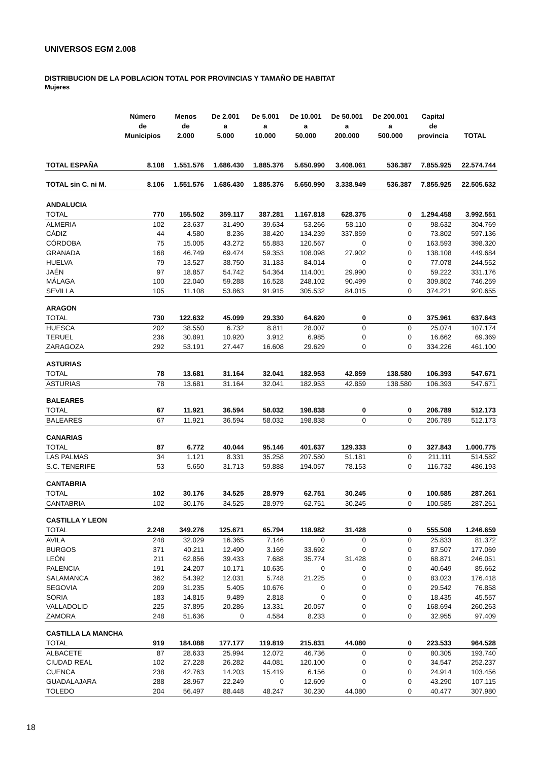UNIVERSOS EGM 2.008
DISTRIBUCION DE LA POBLACION TOTAL POR PROVINCIAS Y TAMAÑO DE HABITAT
Mujeres
| | Número de Municipios | Menos de 2.000 | De 2.001 a 5.000 | De 5.001 a 10.000 | De 10.001 a 50.000 | De 50.001 a 200.000 | De 200.001 a 500.000 | Capital de provincia | TOTAL |
| --- | --- | --- | --- | --- | --- | --- | --- | --- | --- |
| TOTAL ESPAÑA | 8.108 | 1.551.576 | 1.686.430 | 1.885.376 | 5.650.990 | 3.408.061 | 536.387 | 7.855.925 | 22.574.744 |
| TOTAL sin C. ni M. | 8.106 | 1.551.576 | 1.686.430 | 1.885.376 | 5.650.990 | 3.338.949 | 536.387 | 7.855.925 | 22.505.632 |
| ANDALUCIA | | | | | | | | | |
| TOTAL | 770 | 155.502 | 359.117 | 387.281 | 1.167.818 | 628.375 | 0 | 1.294.458 | 3.992.551 |
| ALMERIA | 102 | 23.637 | 31.490 | 39.634 | 53.266 | 58.110 | 0 | 98.632 | 304.769 |
| CÁDIZ | 44 | 4.580 | 8.236 | 38.420 | 134.239 | 337.859 | 0 | 73.802 | 597.136 |
| CÓRDOBA | 75 | 15.005 | 43.272 | 55.883 | 120.567 | 0 | 0 | 163.593 | 398.320 |
| GRANADA | 168 | 46.749 | 69.474 | 59.353 | 108.098 | 27.902 | 0 | 138.108 | 449.684 |
| HUELVA | 79 | 13.527 | 38.750 | 31.183 | 84.014 | 0 | 0 | 77.078 | 244.552 |
| JAÉN | 97 | 18.857 | 54.742 | 54.364 | 114.001 | 29.990 | 0 | 59.222 | 331.176 |
| MÁLAGA | 100 | 22.040 | 59.288 | 16.528 | 248.102 | 90.499 | 0 | 309.802 | 746.259 |
| SEVILLA | 105 | 11.108 | 53.863 | 91.915 | 305.532 | 84.015 | 0 | 374.221 | 920.655 |
| ARAGON | | | | | | | | | |
| TOTAL | 730 | 122.632 | 45.099 | 29.330 | 64.620 | 0 | 0 | 375.961 | 637.643 |
| HUESCA | 202 | 38.550 | 6.732 | 8.811 | 28.007 | 0 | 0 | 25.074 | 107.174 |
| TERUEL | 236 | 30.891 | 10.920 | 3.912 | 6.985 | 0 | 0 | 16.662 | 69.369 |
| ZARAGOZA | 292 | 53.191 | 27.447 | 16.608 | 29.629 | 0 | 0 | 334.226 | 461.100 |
| ASTURIAS | | | | | | | | | |
| TOTAL | 78 | 13.681 | 31.164 | 32.041 | 182.953 | 42.859 | 138.580 | 106.393 | 547.671 |
| ASTURIAS | 78 | 13.681 | 31.164 | 32.041 | 182.953 | 42.859 | 138.580 | 106.393 | 547.671 |
| BALEARES | | | | | | | | | |
| TOTAL | 67 | 11.921 | 36.594 | 58.032 | 198.838 | 0 | 0 | 206.789 | 512.173 |
| BALEARES | 67 | 11.921 | 36.594 | 58.032 | 198.838 | 0 | 0 | 206.789 | 512.173 |
| CANARIAS | | | | | | | | | |
| TOTAL | 87 | 6.772 | 40.044 | 95.146 | 401.637 | 129.333 | 0 | 327.843 | 1.000.775 |
| LAS PALMAS | 34 | 1.121 | 8.331 | 35.258 | 207.580 | 51.181 | 0 | 211.111 | 514.582 |
| S.C. TENERIFE | 53 | 5.650 | 31.713 | 59.888 | 194.057 | 78.153 | 0 | 116.732 | 486.193 |
| CANTABRIA | | | | | | | | | |
| TOTAL | 102 | 30.176 | 34.525 | 28.979 | 62.751 | 30.245 | 0 | 100.585 | 287.261 |
| CANTABRIA | 102 | 30.176 | 34.525 | 28.979 | 62.751 | 30.245 | 0 | 100.585 | 287.261 |
| CASTILLA Y LEON | | | | | | | | | |
| TOTAL | 2.248 | 349.276 | 125.671 | 65.794 | 118.982 | 31.428 | 0 | 555.508 | 1.246.659 |
| AVILA | 248 | 32.029 | 16.365 | 7.146 | 0 | 0 | 0 | 25.833 | 81.372 |
| BURGOS | 371 | 40.211 | 12.490 | 3.169 | 33.692 | 0 | 0 | 87.507 | 177.069 |
| LEÓN | 211 | 62.856 | 39.433 | 7.688 | 35.774 | 31.428 | 0 | 68.871 | 246.051 |
| PALENCIA | 191 | 24.207 | 10.171 | 10.635 | 0 | 0 | 0 | 40.649 | 85.662 |
| SALAMANCA | 362 | 54.392 | 12.031 | 5.748 | 21.225 | 0 | 0 | 83.023 | 176.418 |
| SEGOVIA | 209 | 31.235 | 5.405 | 10.676 | 0 | 0 | 0 | 29.542 | 76.858 |
| SORIA | 183 | 14.815 | 9.489 | 2.818 | 0 | 0 | 0 | 18.435 | 45.557 |
| VALLADOLID | 225 | 37.895 | 20.286 | 13.331 | 20.057 | 0 | 0 | 168.694 | 260.263 |
| ZAMORA | 248 | 51.636 | 0 | 4.584 | 8.233 | 0 | 0 | 32.955 | 97.409 |
| CASTILLA LA MANCHA | | | | | | | | | |
| TOTAL | 919 | 184.088 | 177.177 | 119.819 | 215.831 | 44.080 | 0 | 223.533 | 964.528 |
| ALBACETE | 87 | 28.633 | 25.994 | 12.072 | 46.736 | 0 | 0 | 80.305 | 193.740 |
| CIUDAD REAL | 102 | 27.228 | 26.282 | 44.081 | 120.100 | 0 | 0 | 34.547 | 252.237 |
| CUENCA | 238 | 42.763 | 14.203 | 15.419 | 6.156 | 0 | 0 | 24.914 | 103.456 |
| GUADALAJARA | 288 | 28.967 | 22.249 | 0 | 12.609 | 0 | 0 | 43.290 | 107.115 |
| TOLEDO | 204 | 56.497 | 88.448 | 48.247 | 30.230 | 44.080 | 0 | 40.477 | 307.980 |
18